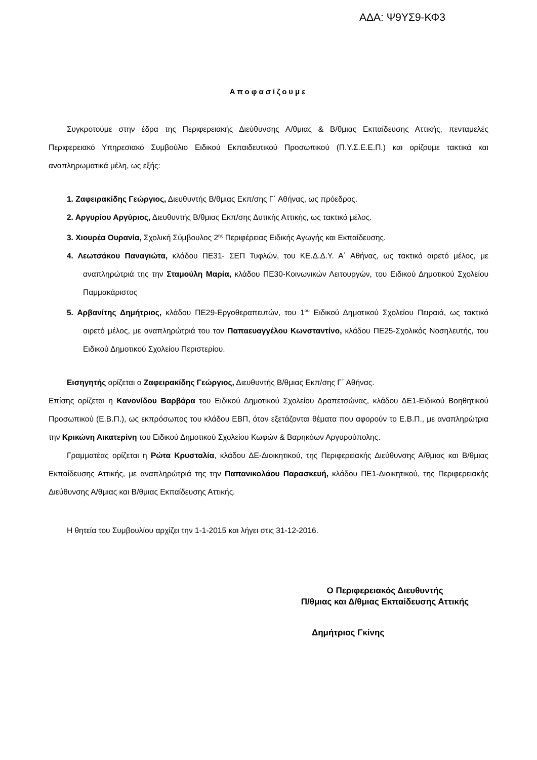ΑΔΑ: Ψ9ΥΣ9-ΚΦ3
Αποφασίζουμε
Συγκροτούμε στην έδρα της Περιφερειακής Διεύθυνσης Α/θμιας & Β/θμιας Εκπαίδευσης Αττικής, πενταμελές Περιφερειακό Υπηρεσιακό Συμβούλιο Ειδικού Εκπαιδευτικού Προσωπικού (Π.Υ.Σ.Ε.Ε.Π.) και ορίζουμε τακτικά και αναπληρωματικά μέλη, ως εξής:
1. Ζαφειρακίδης Γεώργιος, Διευθυντής Β/θμιας Εκπ/σης Γ΄ Αθήνας, ως πρόεδρος.
2. Αργυρίου Αργύριος, Διευθυντής Β/θμιας Εκπ/σης Δυτικής Αττικής, ως τακτικό μέλος.
3. Χιουρέα Ουρανία, Σχολική Σύμβουλος 2<sup>ης</sup> Περιφέρειας Ειδικής Αγωγής και Εκπαίδευσης.
4. Λεωτσάκου Παναγιώτα, κλάδου ΠΕ31- ΣΕΠ Τυφλών, του ΚΕ.Δ.Δ.Υ. Α΄ Αθήνας, ως τακτικό αιρετό μέλος, με αναπληρώτριά της την Σταμούλη Μαρία, κλάδου ΠΕ30-Κοινωνικών Λειτουργών, του Ειδικού Δημοτικού Σχολείου Παμμακάριστος
5. Αρβανίτης Δημήτριος, κλάδου ΠΕ29-Εργοθεραπευτών, του 1<sup>ου</sup> Ειδικού Δημοτικού Σχολείου Πειραιά, ως τακτικό αιρετό μέλος, με αναπληρώτριά του τον Παπαευαγγέλου Κωνσταντίνο, κλάδου ΠΕ25-Σχολικός Νοσηλευτής, του Ειδικού Δημοτικού Σχολείου Περιστερίου.
Εισηγητής ορίζεται ο Ζαφειρακίδης Γεώργιος, Διευθυντής Β/θμιας Εκπ/σης Γ΄ Αθήνας.
Επίσης ορίζεται η Κανονίδου Βαρβάρα του Ειδικού Δημοτικού Σχολείου Δραπετσώνας, κλάδου ΔΕ1-Ειδικού Βοηθητικού Προσωπικού (Ε.Β.Π.), ως εκπρόσωπος του κλάδου ΕΒΠ, όταν εξετάζονται θέματα που αφορούν το Ε.Β.Π., με αναπληρώτρια την Κρικώνη Αικατερίνη του Ειδικού Δημοτικού Σχολείου Κωφών & Βαρηκόων Αργυρούπολης.
Γραμματέας ορίζεται η Ρώτα Κρυσταλία, κλάδου ΔΕ-Διοικητικού, της Περιφερειακής Διεύθυνσης Α/θμιας και Β/θμιας Εκπαίδευσης Αττικής, με αναπληρώτριά της την Παπανικολάου Παρασκευή, κλάδου ΠΕ1-Διοικητικού, της Περιφερειακής Διεύθυνσης Α/θμιας και Β/θμιας Εκπαίδευσης Αττικής.
Η θητεία του Συμβουλίου αρχίζει την 1-1-2015 και λήγει στις 31-12-2016.
Ο Περιφερειακός Διευθυντής
Π/θμιας και Δ/θμιας Εκπαίδευσης Αττικής
Δημήτριος Γκίνης